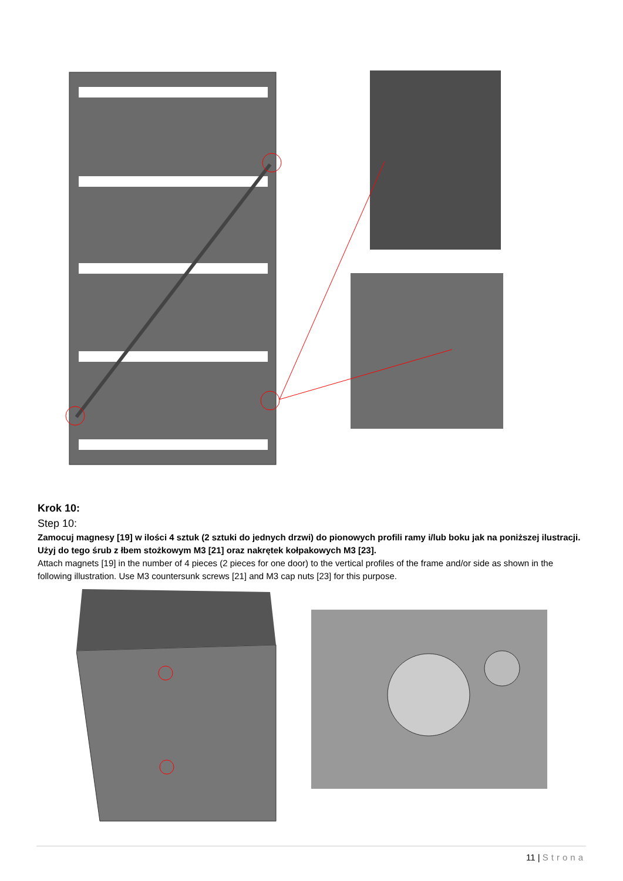Krok 10:
Step 10:
Zamocuj magnesy [19] w ilości 4 sztuk (2 sztuki do jednych drzwi) do pionowych profili ramy i/lub boku jak na poniższej ilustracji. Użyj do tego śrub z łbem stożkowym M3 [21] oraz nakrętek kołpakowych M3 [23].
Attach magnets [19] in the number of 4 pieces (2 pieces for one door) to the vertical profiles of the frame and/or side as shown in the following illustration. Use M3 countersunk screws [21] and M3 cap nuts [23] for this purpose.
11 | Strona